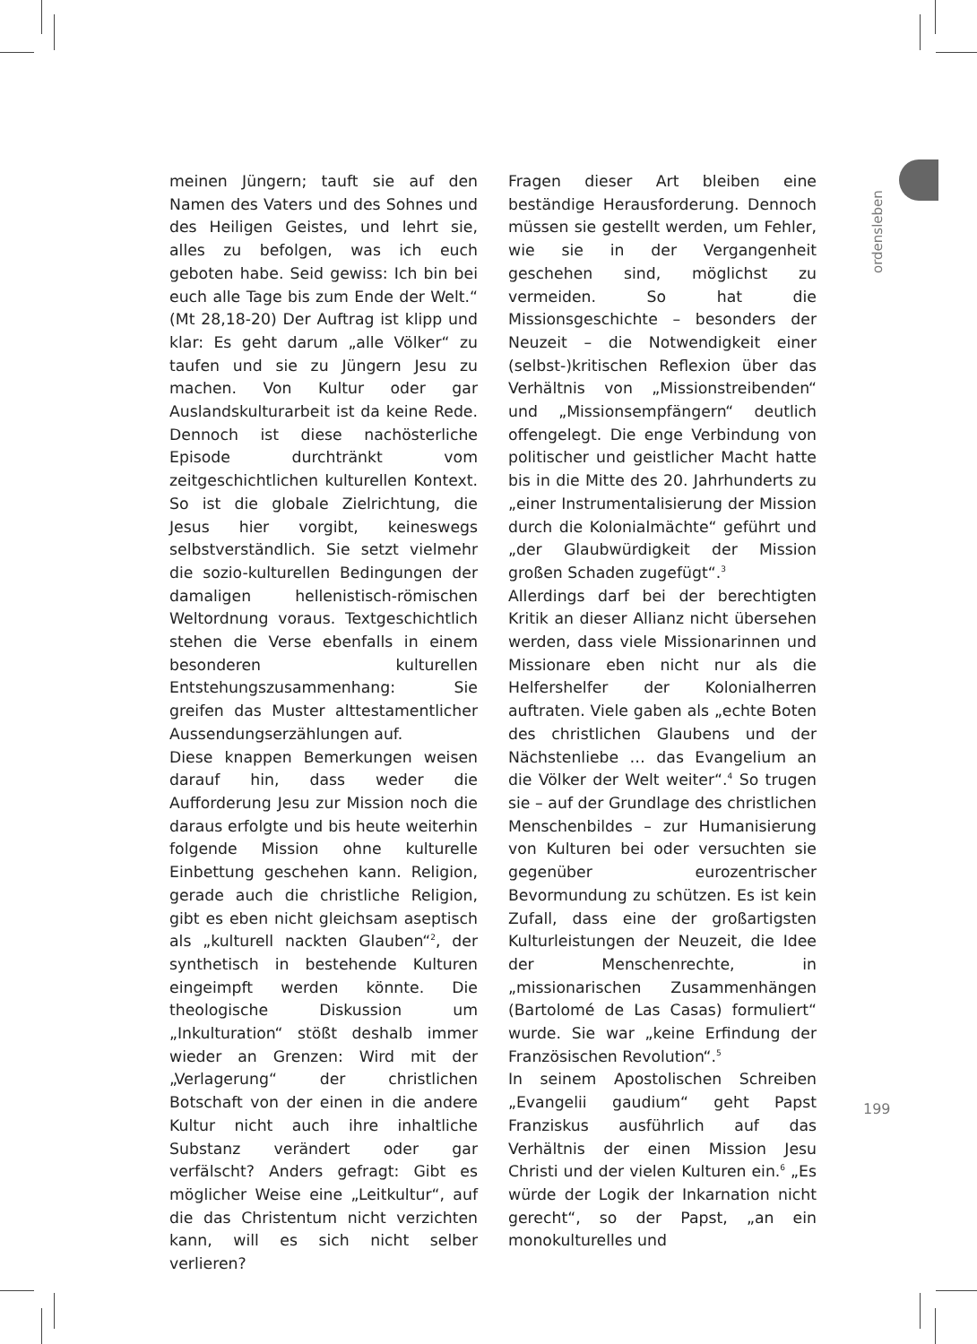meinen Jüngern; tauft sie auf den Namen des Vaters und des Sohnes und des Heiligen Geistes, und lehrt sie, alles zu befolgen, was ich euch geboten habe. Seid gewiss: Ich bin bei euch alle Tage bis zum Ende der Welt.“ (Mt 28,18-20) Der Auftrag ist klipp und klar: Es geht darum „alle Völker“ zu taufen und sie zu Jüngern Jesu zu machen. Von Kultur oder gar Auslandskulturarbeit ist da keine Rede. Dennoch ist diese nachösterliche Episode durchtränkt vom zeitgeschichtlichen kulturellen Kontext. So ist die globale Zielrichtung, die Jesus hier vorgibt, keineswegs selbstverständlich. Sie setzt vielmehr die sozio-kulturellen Bedingungen der damaligen hellenistisch-römischen Weltordnung voraus. Textgeschichtlich stehen die Verse ebenfalls in einem besonderen kulturellen Entstehungszusammenhang: Sie greifen das Muster alttestamentlicher Aussendungserzählungen auf.
Diese knappen Bemerkungen weisen darauf hin, dass weder die Aufforderung Jesu zur Mission noch die daraus erfolgte und bis heute weiterhin folgende Mission ohne kulturelle Einbettung geschehen kann. Religion, gerade auch die christliche Religion, gibt es eben nicht gleichsam aseptisch als „kulturell nackten Glauben“<sup>2</sup>, der synthetisch in bestehende Kulturen eingeimpft werden könnte. Die theologische Diskussion um „Inkulturation“ stößt deshalb immer wieder an Grenzen: Wird mit der „Verlagerung“ der christlichen Botschaft von der einen in die andere Kultur nicht auch ihre inhaltliche Substanz verändert oder gar verfälscht? Anders gefragt: Gibt es möglicher Weise eine „Leitkultur“, auf die das Christentum nicht verzichten kann, will es sich nicht selber verlieren?
Fragen dieser Art bleiben eine beständige Herausforderung. Dennoch müssen sie gestellt werden, um Fehler, wie sie in der Vergangenheit geschehen sind, möglichst zu vermeiden. So hat die Missionsgeschichte – besonders der Neuzeit – die Notwendigkeit einer (selbst-)kritischen Reflexion über das Verhältnis von „Missionstreibenden“ und „Missionsempfängern“ deutlich offengelegt. Die enge Verbindung von politischer und geistlicher Macht hatte bis in die Mitte des 20. Jahrhunderts zu „einer Instrumentalisierung der Mission durch die Kolonialmächte“ geführt und „der Glaubwürdigkeit der Mission großen Schaden zugefügt“.<sup>3</sup>
Allerdings darf bei der berechtigten Kritik an dieser Allianz nicht übersehen werden, dass viele Missionarinnen und Missionare eben nicht nur als die Helfershelfer der Kolonialherren auftraten. Viele gaben als „echte Boten des christlichen Glaubens und der Nächstenliebe … das Evangelium an die Völker der Welt weiter“.<sup>4</sup> So trugen sie – auf der Grundlage des christlichen Menschenbildes – zur Humanisierung von Kulturen bei oder versuchten sie gegenüber eurozentrischer Bevormundung zu schützen. Es ist kein Zufall, dass eine der großartigsten Kulturleistungen der Neuzeit, die Idee der Menschenrechte, in „missionarischen Zusammenhängen (Bartolomé de Las Casas) formuliert“ wurde. Sie war „keine Erfindung der Französischen Revolution“.<sup>5</sup>
In seinem Apostolischen Schreiben „Evangelii gaudium“ geht Papst Franziskus ausführlich auf das Verhältnis der einen Mission Jesu Christi und der vielen Kulturen ein.<sup>6</sup> „Es würde der Logik der Inkarnation nicht gerecht“, so der Papst, „an ein monokulturelles und
ordensleben
199